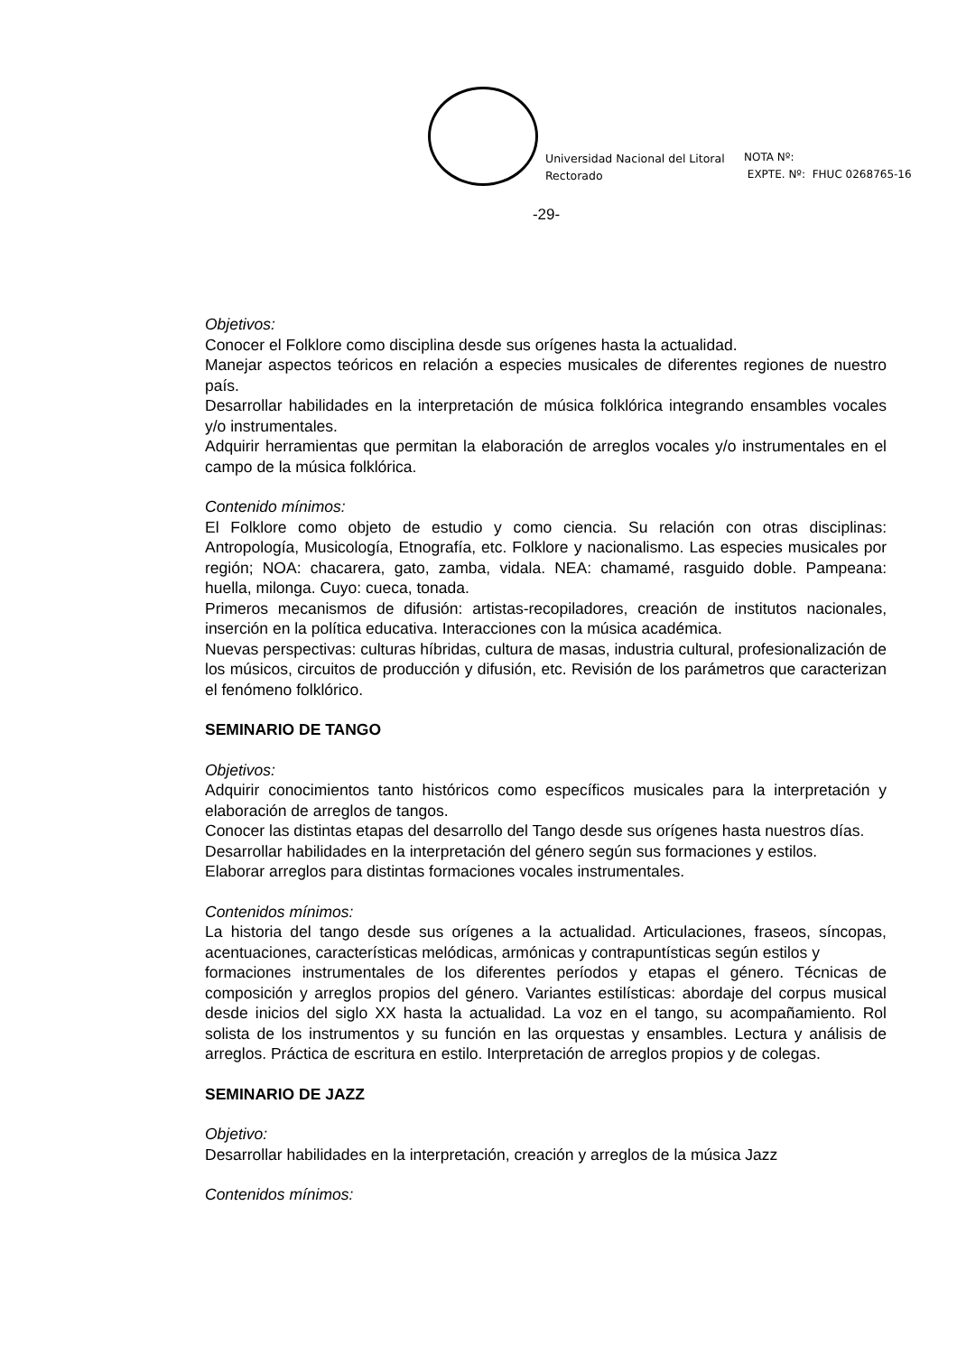Universidad Nacional del Litoral
Rectorado
NOTA Nº:
EXPTE. Nº: FHUC 0268765-16
-29-
Objetivos:
Conocer el Folklore como disciplina desde sus orígenes hasta la actualidad.
Manejar aspectos teóricos en relación a especies musicales de diferentes regiones de nuestro país.
Desarrollar habilidades en la interpretación de música folklórica integrando ensambles vocales y/o instrumentales.
Adquirir herramientas que permitan la elaboración de arreglos vocales y/o instrumentales en el campo de la música folklórica.
Contenido mínimos:
El Folklore como objeto de estudio y como ciencia. Su relación con otras disciplinas: Antropología, Musicología, Etnografía, etc. Folklore y nacionalismo. Las especies musicales por región; NOA: chacarera, gato, zamba, vidala. NEA: chamamé, rasguido doble. Pampeana: huella, milonga. Cuyo: cueca, tonada.
Primeros mecanismos de difusión: artistas-recopiladores, creación de institutos nacionales, inserción en la política educativa. Interacciones con la música académica.
Nuevas perspectivas: culturas híbridas, cultura de masas, industria cultural, profesionalización de los músicos, circuitos de producción y difusión, etc. Revisión de los parámetros que caracterizan el fenómeno folklórico.
SEMINARIO DE TANGO
Objetivos:
Adquirir conocimientos tanto históricos como específicos musicales para la interpretación y elaboración de arreglos de tangos.
Conocer las distintas etapas del desarrollo del Tango desde sus orígenes hasta nuestros días.
Desarrollar habilidades en la interpretación del género según sus formaciones y estilos.
Elaborar arreglos para distintas formaciones vocales instrumentales.
Contenidos mínimos:
La historia del tango desde sus orígenes a la actualidad. Articulaciones, fraseos, síncopas, acentuaciones, características melódicas, armónicas y contrapuntísticas según estilos y
formaciones instrumentales de los diferentes períodos y etapas el género. Técnicas de composición y arreglos propios del género. Variantes estilísticas: abordaje del corpus musical desde inicios del siglo XX hasta la actualidad. La voz en el tango, su acompañamiento. Rol solista de los instrumentos y su función en las orquestas y ensambles. Lectura y análisis de arreglos. Práctica de escritura en estilo. Interpretación de arreglos propios y de colegas.
SEMINARIO DE JAZZ
Objetivo:
Desarrollar habilidades en la interpretación, creación y arreglos de la música Jazz
Contenidos mínimos: